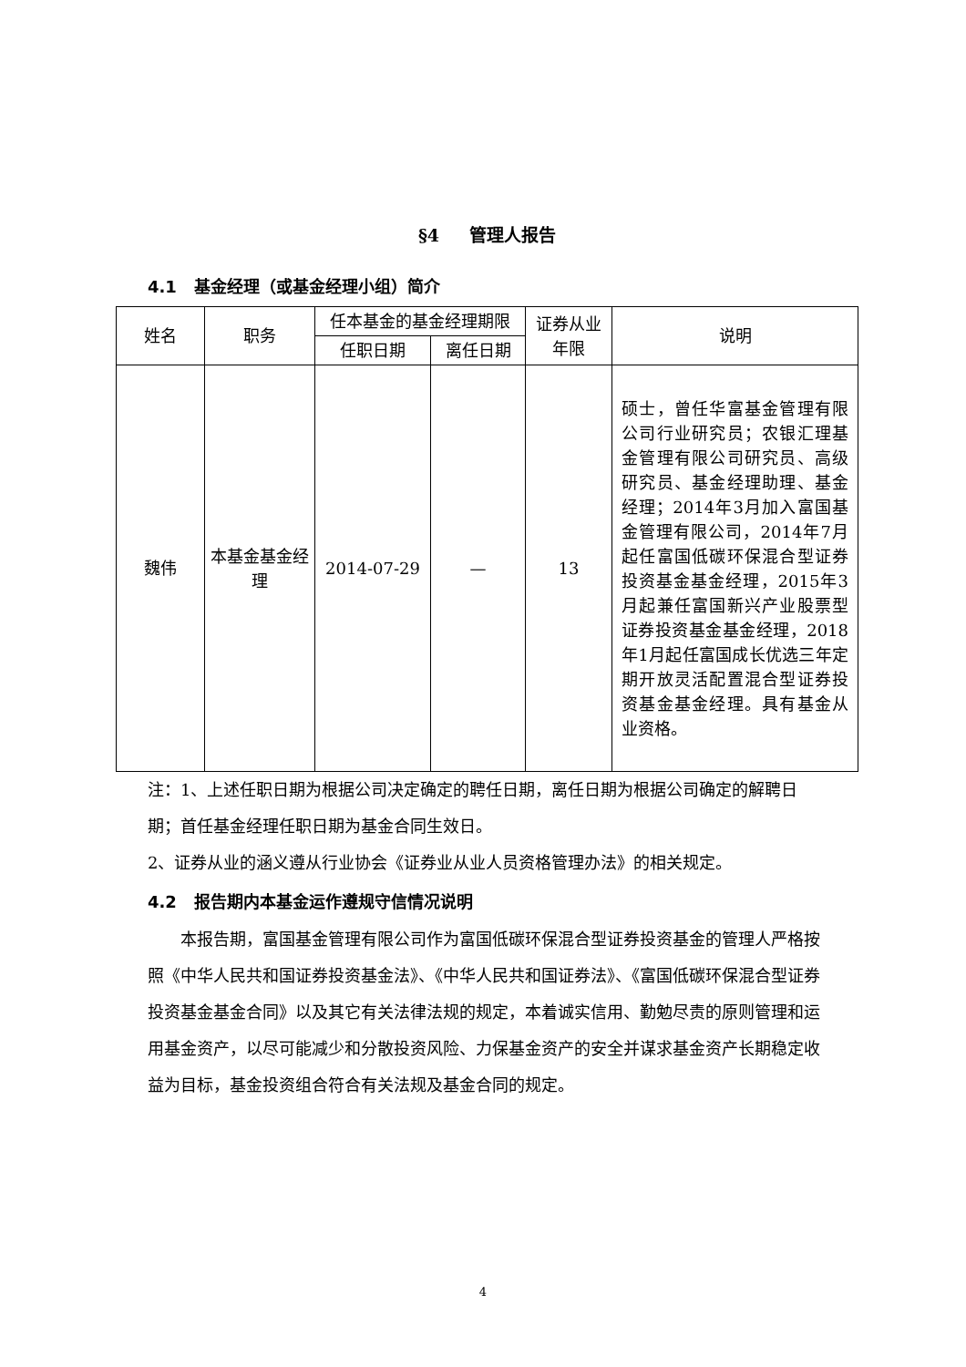§4 管理人报告
4.1 基金经理（或基金经理小组）简介
| 姓名 | 职务 | 任本基金的基金经理期限 | | 证券从业年限 | 说明 |
| | | 任职日期 | 离任日期 | | |
| 魏伟 | 本基金基金经理 | 2014-07-29 | — | 13 | 硕士，曾任华富基金管理有限公司行业研究员；农银汇理基金管理有限公司研究员、高级研究员、基金经理助理、基金经理；2014年3月加入富国基金管理有限公司，2014年7月起任富国低碳环保混合型证券投资基金基金经理，2015年3月起兼任富国新兴产业股票型证券投资基金基金经理，2018年1月起任富国成长优选三年定期开放灵活配置混合型证券投资基金基金经理。具有基金从业资格。 |
注：1、上述任职日期为根据公司决定确定的聘任日期，离任日期为根据公司确定的解聘日期；首任基金经理任职日期为基金合同生效日。
2、证券从业的涵义遵从行业协会《证券业从业人员资格管理办法》的相关规定。
4.2 报告期内本基金运作遵规守信情况说明
本报告期，富国基金管理有限公司作为富国低碳环保混合型证券投资基金的管理人严格按照《中华人民共和国证券投资基金法》、《中华人民共和国证券法》、《富国低碳环保混合型证券投资基金基金合同》以及其它有关法律法规的规定，本着诚实信用、勤勉尽责的原则管理和运用基金资产，以尽可能减少和分散投资风险、力保基金资产的安全并谋求基金资产长期稳定收益为目标，基金投资组合符合有关法规及基金合同的规定。
4